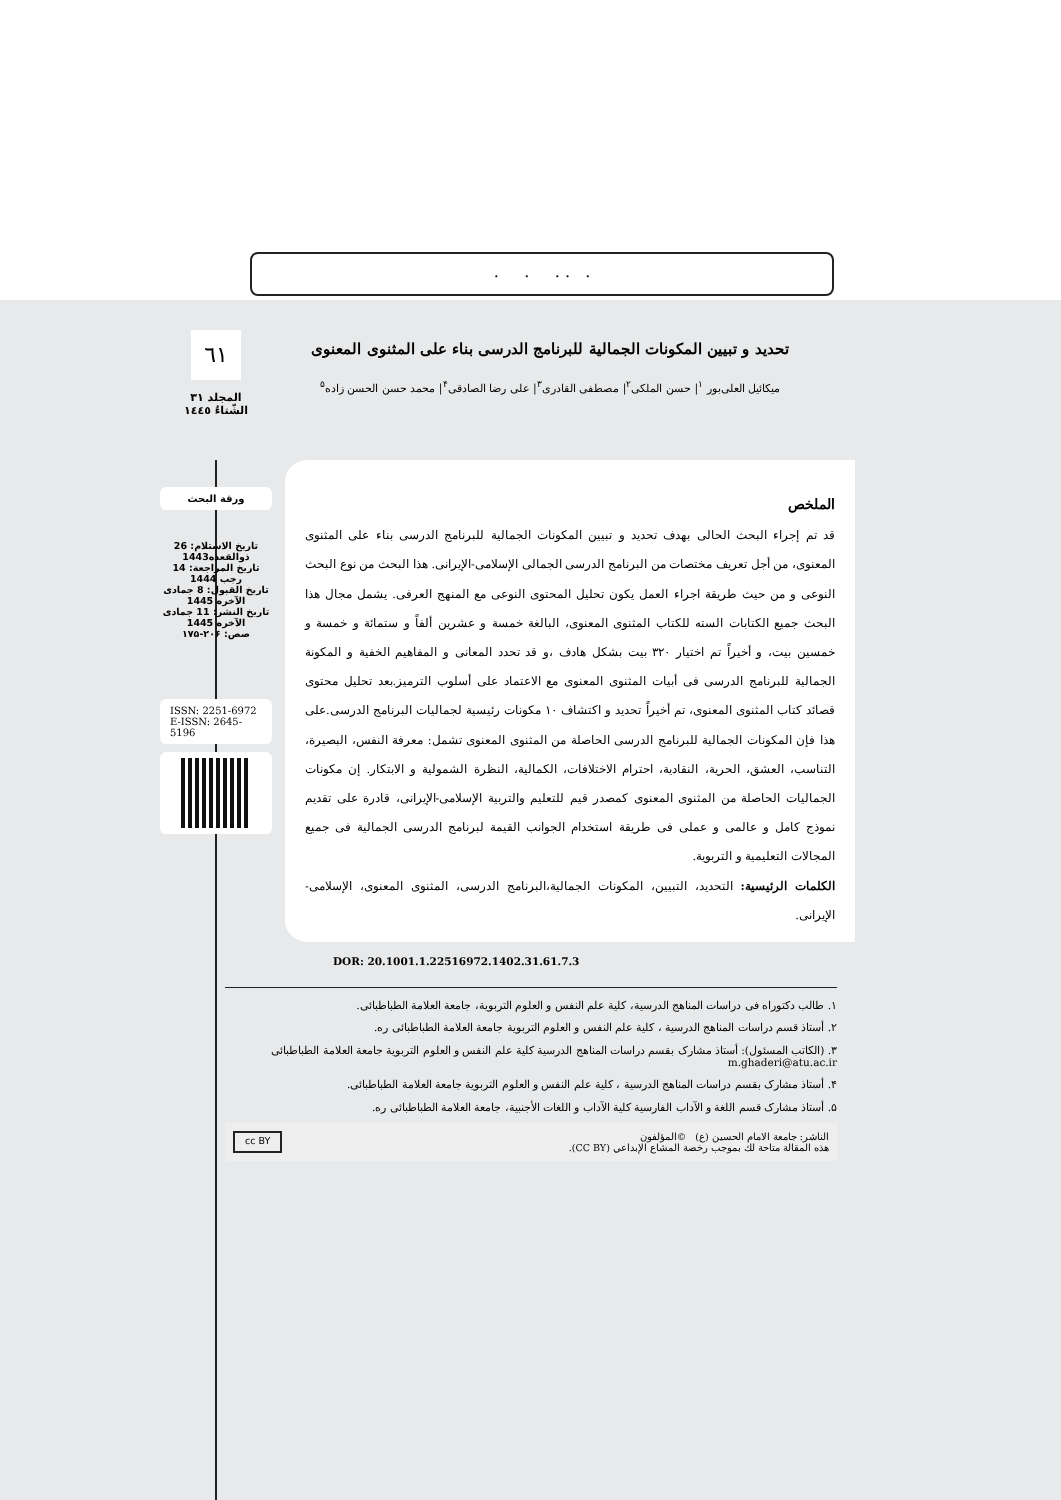. . . . .
٦١
المجلد ٣١
الشّتاءُ ١٤٤٥
ورقة البحث
تاريخ الاستلام: 26 ذوالقعده1443
تاريخ المراجعة: 14 رجب 1444
تاريخ القبول: 8 جمادى الآخره 1445
تاريخ النشر: 11 جمادى الآخره 1445
صص: ۲۰۶-۱۷۵
ISSN: 2251-6972
E-ISSN: 2645-5196
تحدید و تبیین المکونات الجمالیة للبرنامج الدرسی بناء علی المثنوی المعنوی
میکائیل العلی‌بور <sup>۱</sup>| حسن الملکی<sup>۲</sup>| مصطفی القادری<sup>۳</sup>| علی رضا الصادقی<sup>۴</sup>| محمد حسن الحسن زاده<sup>۵</sup>
الملخص
قد تم إجراء البحث الحالی بهدف تحدید و تبیین المکونات الجمالیة للبرنامج الدرسی بناء علی المثنوی المعنوی، من أجل تعریف مختصات من البرنامج الدرسی الجمالی الإسلامی-الإیرانی. هذا البحث من نوع البحث النوعی و من حیث طریقة اجراء العمل یکون تحلیل المحتوی النوعی مع المنهج العرفی. یشمل مجال هذا البحث جمیع الکتابات السته للکتاب المثنوی المعنوی، البالغة خمسة و عشرین ألفاً و ستمائة و خمسة و خمسین بیت، و أخیراً تم اختیار ۳۲۰ بیت بشکل هادف ،و قد تحدد المعانی و المفاهیم الخفیة و المکونة الجمالیة للبرنامج الدرسی فی أبیات المثنوی المعنوی مع الاعتماد علی أسلوب الترمیز.بعد تحلیل محتوی قصائد کتاب المثنوی المعنوی، تم أخیراً تحدید و اکتشاف ۱۰ مکونات رئیسیة لجمالیات البرنامج الدرسی.علی هذا فإن المکونات الجمالیة للبرنامج الدرسی الحاصلة من المثنوی المعنوی تشمل: معرفة النفس، البصیرة، التناسب، العشق، الحریة، النقادیة، احترام الاختلافات، الکمالیة، النظرة الشمولیة و الابتکار. إن مکونات الجمالیات الحاصلة من المثنوی المعنوی کمصدر قیم للتعلیم والتربیة الإسلامی-الإیرانی، قادرة علی تقدیم نموذج کامل و عالمی و عملی فی طریقة استخدام الجوانب القیمة لبرنامج الدرسی الجمالیة فی جمیع المجالات التعلیمیة و التربویة.
الکلمات الرئیسیة: التحدید، التبیین، المکونات الجمالیة،البرنامج الدرسی، المثنوی المعنوی، الإسلامی- الإیرانی.
DOR: 20.1001.1.22516972.1402.31.61.7.3
۱. طالب دکتوراه فی دراسات المناهج الدرسیة، کلیة علم النفس و العلوم التربویة، جامعة العلامة الطباطبائی.
۲. أستاذ قسم دراسات المناهج الدرسیة ، کلیة علم النفس و العلوم التربویة جامعة العلامة الطباطبائی ره.
۳. (الکاتب المسئول): أستاذ مشارک بقسم دراسات المناهج الدرسیة کلیة علم النفس و العلوم التربویة جامعة العلامة الطباطبائی m.ghaderi@atu.ac.ir
۴. أستاذ مشارک بقسم دراسات المناهج الدرسیة ، کلیة علم النفس و العلوم التربویة جامعة العلامة الطباطبائی.
۵. أستاذ مشارک قسم اللغة و الآداب الفارسیة کلیة الآداب و اللغات الأجنبیة، جامعة العلامة الطباطبائی ره.
الناشر: جامعة الامام الحسین (ع) ©المؤلفون
هذه المقالة متاحة لك بموجب رخصة المشاع الإبداعي (CC BY).
cc BY